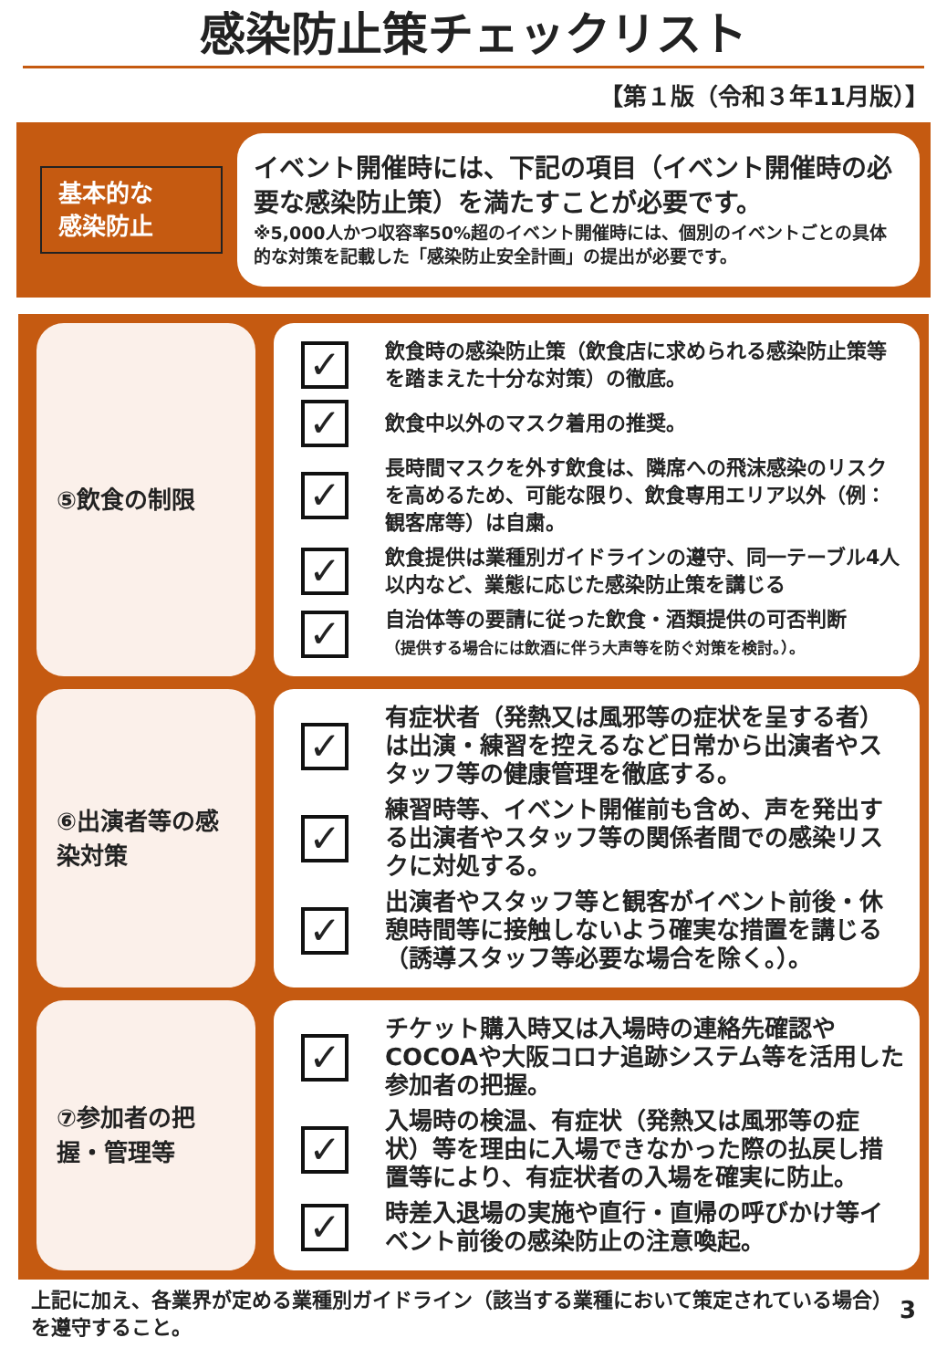感染防止策チェックリスト
【第１版（令和３年11月版）】
基本的な
感染防止
イベント開催時には、下記の項目（イベント開催時の必要な感染防止策）を満たすことが必要です。
※5,000人かつ収容率50%超のイベント開催時には、個別のイベントごとの具体的な対策を記載した「感染防止安全計画」の提出が必要です。
⑤飲食の制限
✓
飲食時の感染防止策（飲食店に求められる感染防止策等を踏まえた十分な対策）の徹底。
✓
飲食中以外のマスク着用の推奨。
✓
長時間マスクを外す飲食は、隣席への飛沫感染のリスクを高めるため、可能な限り、飲食専用エリア以外（例：観客席等）は自粛。
✓
飲食提供は業種別ガイドラインの遵守、同一テーブル4人以内など、業態に応じた感染防止策を講じる
✓
自治体等の要請に従った飲食・酒類提供の可否判断
（提供する場合には飲酒に伴う大声等を防ぐ対策を検討。）。
⑥出演者等の感染対策
✓
有症状者（発熱又は風邪等の症状を呈する者）は出演・練習を控えるなど日常から出演者やスタッフ等の健康管理を徹底する。
✓
練習時等、イベント開催前も含め、声を発出する出演者やスタッフ等の関係者間での感染リスクに対処する。
✓
出演者やスタッフ等と観客がイベント前後・休憩時間等に接触しないよう確実な措置を講じる（誘導スタッフ等必要な場合を除く。）。
⑦参加者の把握・管理等
✓
チケット購入時又は入場時の連絡先確認やCOCOAや大阪コロナ追跡システム等を活用した参加者の把握。
✓
入場時の検温、有症状（発熱又は風邪等の症状）等を理由に入場できなかった際の払戻し措置等により、有症状者の入場を確実に防止。
✓
時差入退場の実施や直行・直帰の呼びかけ等イベント前後の感染防止の注意喚起。
上記に加え、各業界が定める業種別ガイドライン（該当する業種において策定されている場合）を遵守すること。
3